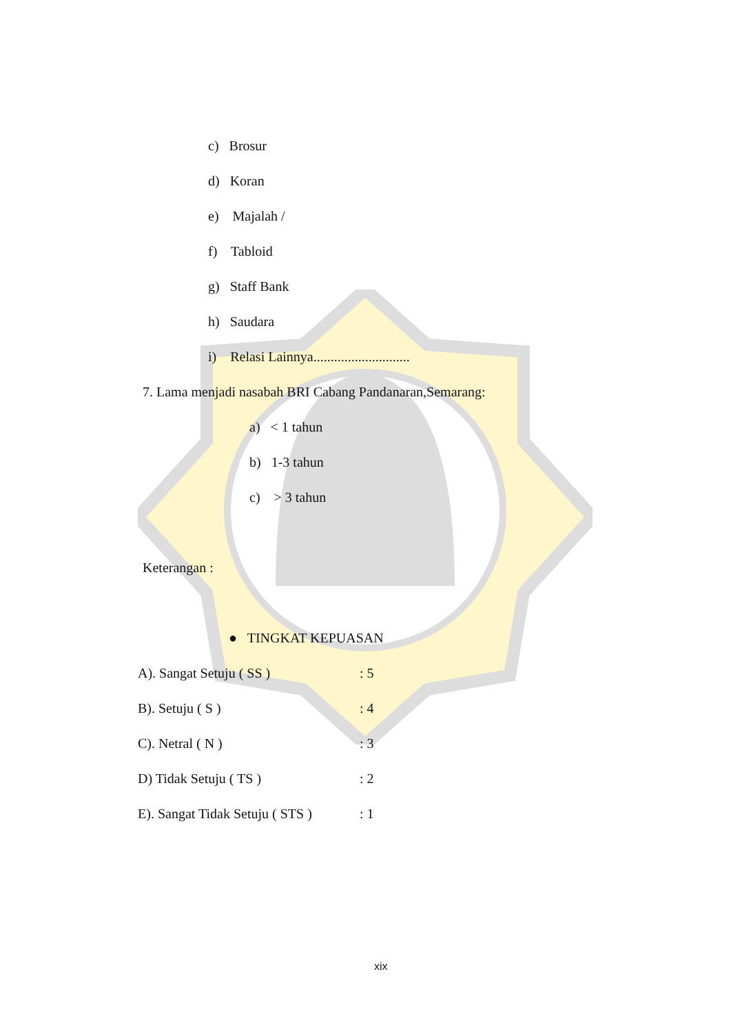c) Brosur
d) Koran
e) Majalah /
f) Tabloid
g) Staff Bank
h) Saudara
i) Relasi Lainnya............................
7. Lama menjadi nasabah BRI Cabang Pandanaran,Semarang:
a) < 1 tahun
b) 1-3 tahun
c) > 3 tahun
Keterangan :
● TINGKAT KEPUASAN
A). Sangat Setuju ( SS ) : 5
B). Setuju ( S ) : 4
C). Netral ( N ) : 3
D) Tidak Setuju ( TS ) : 2
E). Sangat Tidak Setuju ( STS ) : 1
xix